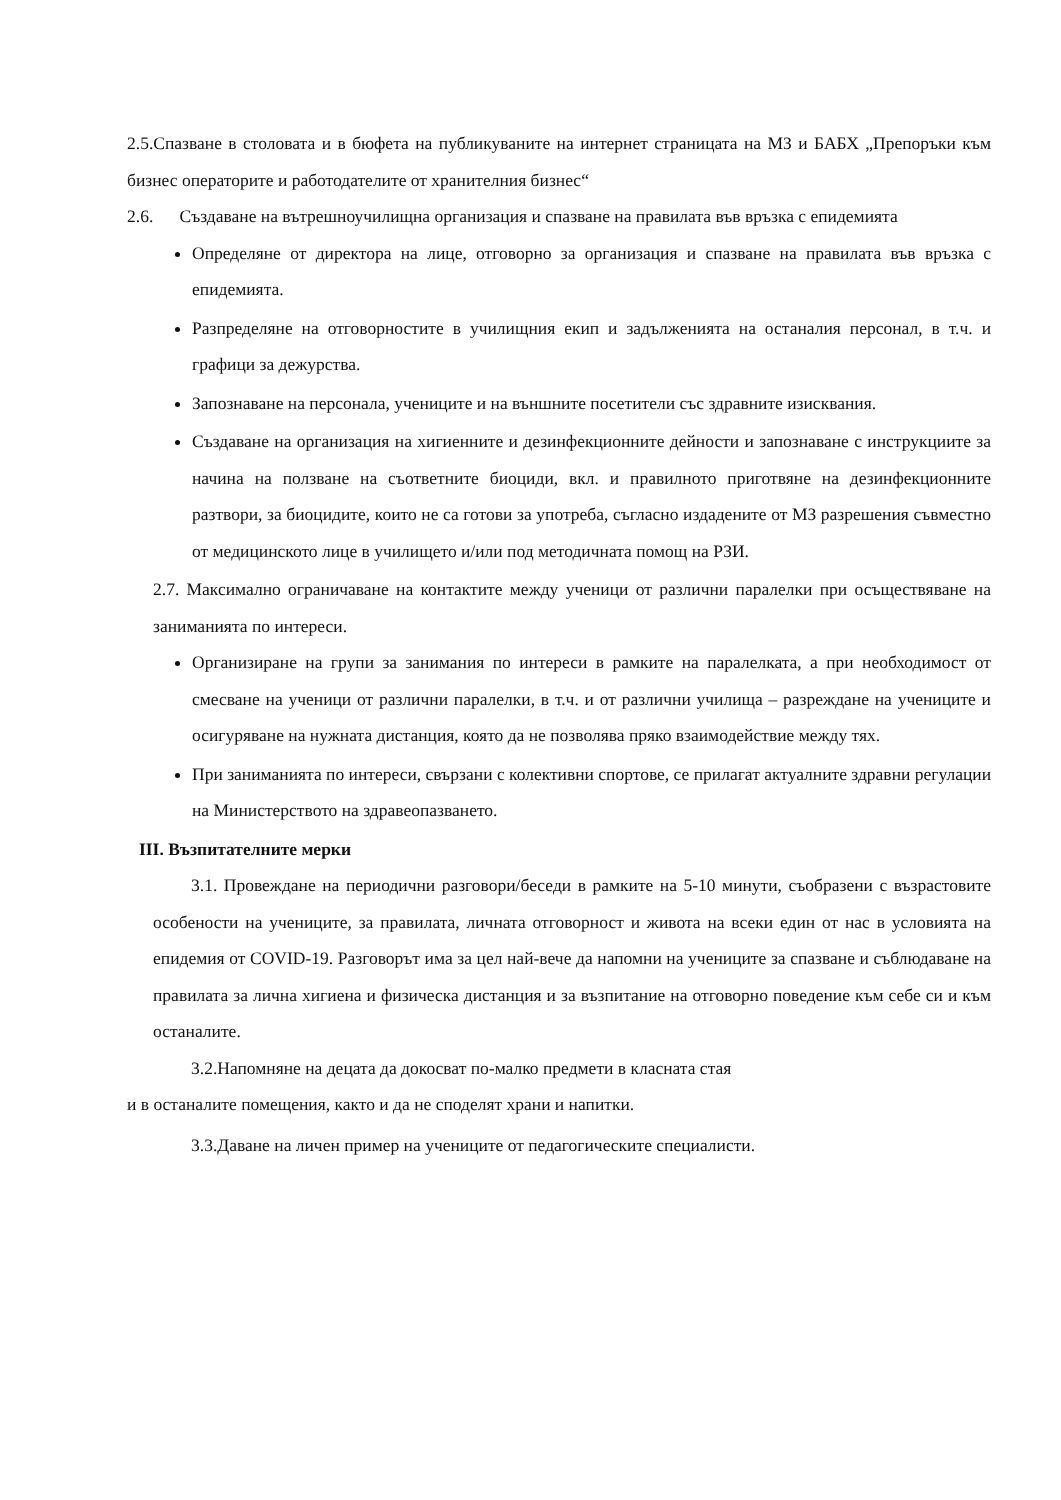2.5.Спазване в столовата и в бюфета на публикуваните на интернет страницата на МЗ и БАБХ „Препоръки към бизнес операторите и работодателите от хранителния бизнес“
2.6. Създаване на вътрешноучилищна организация и спазване на правилата във връзка с епидемията
Определяне от директора на лице, отговорно за организация и спазване на правилата във връзка с епидемията.
Разпределяне на отговорностите в училищния екип и задълженията на останалия персонал, в т.ч. и графици за дежурства.
Запознаване на персонала, учениците и на външните посетители със здравните изисквания.
Създаване на организация на хигиенните и дезинфекционните дейности и запознаване с инструкциите за начина на ползване на съответните биоциди, вкл. и правилното приготвяне на дезинфекционните разтвори, за биоцидите, които не са готови за употреба, съгласно издадените от МЗ разрешения съвместно от медицинското лице в училището и/или под методичната помощ на РЗИ.
2.7. Максимално ограничаване на контактите между ученици от различни паралелки при осъществяване на заниманията по интереси.
Организиране на групи за занимания по интереси в рамките на паралелката, а при необходимост от смесване на ученици от различни паралелки, в т.ч. и от различни училища – разреждане на учениците и осигуряване на нужната дистанция, която да не позволява пряко взаимодействие между тях.
При заниманията по интереси, свързани с колективни спортове, се прилагат актуалните здравни регулации на Министерството на здравеопазването.
III. Възпитателните мерки
3.1. Провеждане на периодични разговори/беседи в рамките на 5-10 минути, съобразени с възрастовите особености на учениците, за правилата, личната отговорност и живота на всеки един от нас в условията на епидемия от COVID-19. Разговорът има за цел най-вече да напомни на учениците за спазване и съблюдаване на правилата за лична хигиена и физическа дистанция и за възпитание на отговорно поведение към себе си и към останалите.
3.2.Напомняне на децата да докосват по-малко предмети в класната стая
и в останалите помещения, както и да не споделят храни и напитки.
3.3.Даване на личен пример на учениците от педагогическите специалисти.